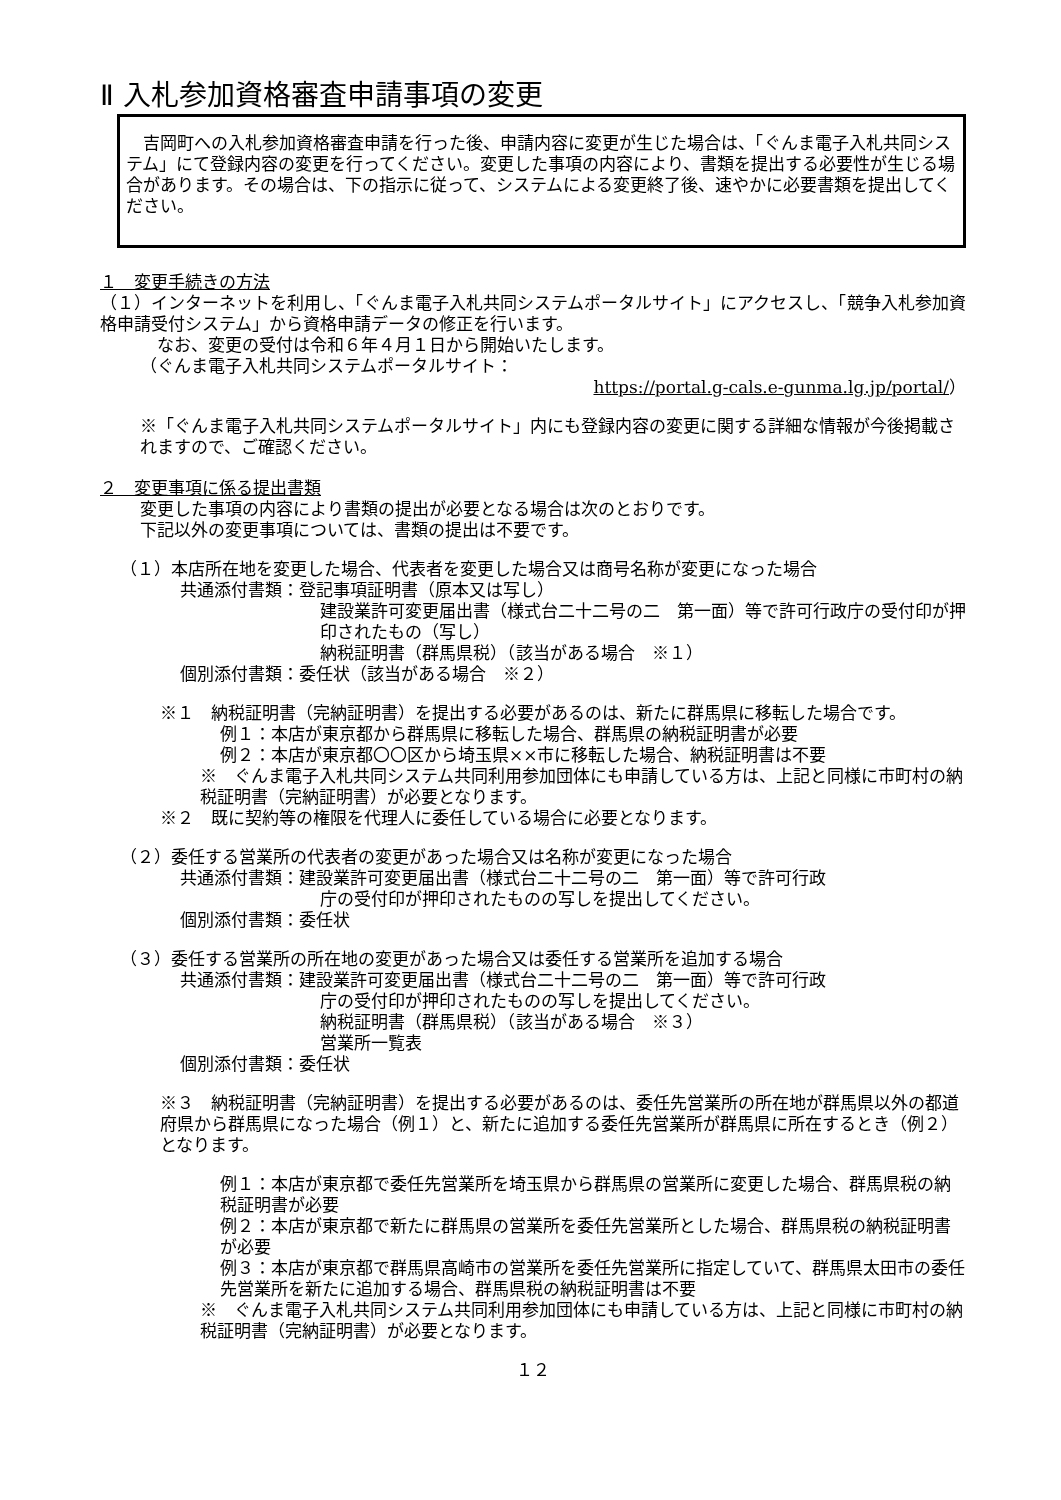Ⅱ 入札参加資格審査申請事項の変更
　吉岡町への入札参加資格審査申請を行った後、申請内容に変更が生じた場合は、「ぐんま電子入札共同システム」にて登録内容の変更を行ってください。変更した事項の内容により、書類を提出する必要性が生じる場合があります。その場合は、下の指示に従って、システムによる変更終了後、速やかに必要書類を提出してください。
１　変更手続きの方法
（１）インターネットを利用し、「ぐんま電子入札共同システムポータルサイト」にアクセスし、「競争入札参加資格申請受付システム」から資格申請データの修正を行います。
　なお、変更の受付は令和６年４月１日から開始いたします。
（ぐんま電子入札共同システムポータルサイト：
https://portal.g-cals.e-gunma.lg.jp/portal/）
※「ぐんま電子入札共同システムポータルサイト」内にも登録内容の変更に関する詳細な情報が今後掲載されますので、ご確認ください。
２　変更事項に係る提出書類
変更した事項の内容により書類の提出が必要となる場合は次のとおりです。
下記以外の変更事項については、書類の提出は不要です。
（１）本店所在地を変更した場合、代表者を変更した場合又は商号名称が変更になった場合
共通添付書類：登記事項証明書（原本又は写し）
建設業許可変更届出書（様式台二十二号の二　第一面）等で許可行政庁の受付印が押印されたもの（写し）
納税証明書（群馬県税）（該当がある場合　※１）
個別添付書類：委任状（該当がある場合　※２）
※１　納税証明書（完納証明書）を提出する必要があるのは、新たに群馬県に移転した場合です。
例１：本店が東京都から群馬県に移転した場合、群馬県の納税証明書が必要
例２：本店が東京都〇〇区から埼玉県××市に移転した場合、納税証明書は不要
※　ぐんま電子入札共同システム共同利用参加団体にも申請している方は、上記と同様に市町村の納税証明書（完納証明書）が必要となります。
※２　既に契約等の権限を代理人に委任している場合に必要となります。
（２）委任する営業所の代表者の変更があった場合又は名称が変更になった場合
共通添付書類：建設業許可変更届出書（様式台二十二号の二　第一面）等で許可行政
庁の受付印が押印されたものの写しを提出してください。
個別添付書類：委任状
（３）委任する営業所の所在地の変更があった場合又は委任する営業所を追加する場合
共通添付書類：建設業許可変更届出書（様式台二十二号の二　第一面）等で許可行政
庁の受付印が押印されたものの写しを提出してください。
納税証明書（群馬県税）（該当がある場合　※３）
営業所一覧表
個別添付書類：委任状
※３　納税証明書（完納証明書）を提出する必要があるのは、委任先営業所の所在地が群馬県以外の都道府県から群馬県になった場合（例１）と、新たに追加する委任先営業所が群馬県に所在するとき（例２）となります。
例１：本店が東京都で委任先営業所を埼玉県から群馬県の営業所に変更した場合、群馬県税の納税証明書が必要
例２：本店が東京都で新たに群馬県の営業所を委任先営業所とした場合、群馬県税の納税証明書が必要
例３：本店が東京都で群馬県高崎市の営業所を委任先営業所に指定していて、群馬県太田市の委任先営業所を新たに追加する場合、群馬県税の納税証明書は不要
※　ぐんま電子入札共同システム共同利用参加団体にも申請している方は、上記と同様に市町村の納税証明書（完納証明書）が必要となります。
１２